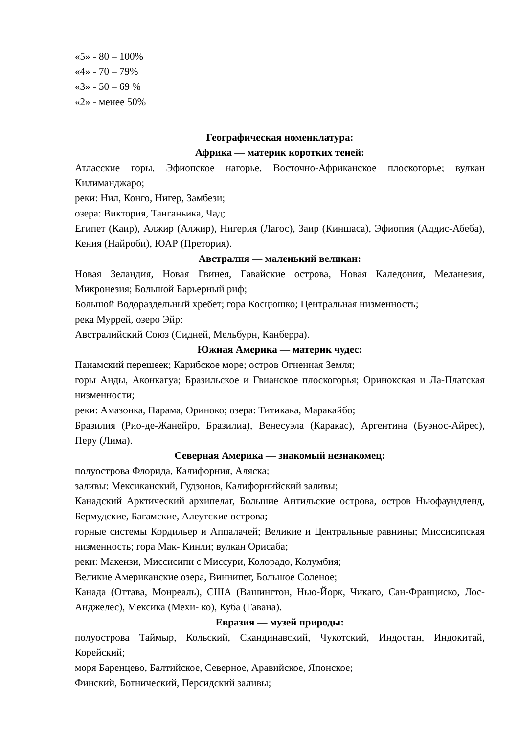«5» - 80 – 100%
«4» - 70 – 79%
«3» - 50 – 69 %
«2» - менее 50%
Географическая номенклатура:
Африка — материк коротких теней:
Атласские горы, Эфиопское нагорье, Восточно-Африканское плоскогорье; вулкан Килиманджаро;
реки: Нил, Конго, Нигер, Замбези;
озера: Виктория, Танганьика, Чад;
Египет (Каир), Алжир (Алжир), Нигерия (Лагос), Заир (Киншаса), Эфиопия (Аддис-Абеба), Кения (Найроби), ЮАР (Претория).
Австралия — маленький великан:
Новая Зеландия, Новая Гвинея, Гавайские острова, Новая Каледония, Меланезия, Микронезия; Большой Барьерный риф;
Большой Водораздельный хребет; гора Косцюшко; Центральная низменность;
река Муррей, озеро Эйр;
Австралийский Союз (Сидней, Мельбурн, Канберра).
Южная Америка — материк чудес:
Панамский перешеек; Карибское море; остров Огненная Земля;
горы Анды, Аконкагуа; Бразильское и Гвианское плоскогорья; Оринокская и Ла-Платская низменности;
реки: Амазонка, Парама, Ориноко; озера: Титикака, Маракайбо;
Бразилия (Рио-де-Жанейро, Бразилиа), Венесуэла (Каракас), Аргентина (Буэнос-Айрес), Перу (Лима).
Северная Америка — знакомый незнакомец:
полуострова Флорида, Калифорния, Аляска;
заливы: Мексиканский, Гудзонов, Калифорнийский заливы;
Канадский Арктический архипелаг, Большие Антильские острова, остров Ньюфаундленд, Бермудские, Багамские, Алеутские острова;
горные системы Кордильер и Аппалачей; Великие и Центральные равнины; Миссисипская низменность; гора Мак- Кинли; вулкан Орисаба;
реки: Макензи, Миссисипи с Миссури, Колорадо, Колумбия;
Великие Американские озера, Виннипег, Большое Соленое;
Канада (Оттава, Монреаль), США (Вашингтон, Нью-Йорк, Чикаго, Сан-Франциско, Лос-Анджелес), Мексика (Мехи- ко), Куба (Гавана).
Евразия — музей природы:
полуострова Таймыр, Кольский, Скандинавский, Чукотский, Индостан, Индокитай, Корейский;
моря Баренцево, Балтийское, Северное, Аравийское, Японское;
Финский, Ботнический, Персидский заливы;